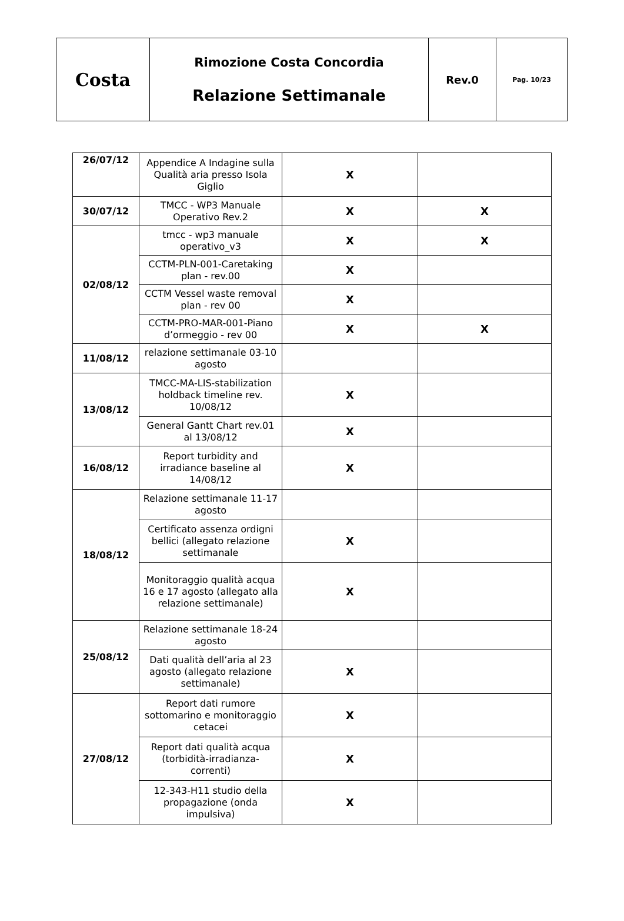| Costa | Rimozione Costa Concordia Relazione Settimanale | Rev.0 | Pag. 10/23 |
| 26/07/12 | Appendice A Indagine sulla Qualità aria presso Isola Giglio | X | |
| 30/07/12 | TMCC - WP3 Manuale Operativo Rev.2 | X | X |
| 02/08/12 | tmcc - wp3 manuale operativo_v3 | X | X |
| | CCTM-PLN-001-Caretaking plan - rev.00 | X | |
| | CCTM Vessel waste removal plan - rev 00 | X | |
| | CCTM-PRO-MAR-001-Piano d’ormeggio - rev 00 | X | X |
| 11/08/12 | relazione settimanale 03-10 agosto | | |
| 13/08/12 | TMCC-MA-LIS-stabilization holdback timeline rev. 10/08/12 | X | |
| | General Gantt Chart rev.01 al 13/08/12 | X | |
| 16/08/12 | Report turbidity and irradiance baseline al 14/08/12 | X | |
| 18/08/12 | Relazione settimanale 11-17 agosto | | |
| | Certificato assenza ordigni bellici (allegato relazione settimanale | X | |
| | Monitoraggio qualità acqua 16 e 17 agosto (allegato alla relazione settimanale) | X | |
| 25/08/12 | Relazione settimanale 18-24 agosto | | |
| | Dati qualità dell’aria al 23 agosto (allegato relazione settimanale) | X | |
| 27/08/12 | Report dati rumore sottomarino e monitoraggio cetacei | X | |
| | Report dati qualità acqua (torbidità-irradianza-correnti) | X | |
| | 12-343-H11 studio della propagazione (onda impulsiva) | X | |